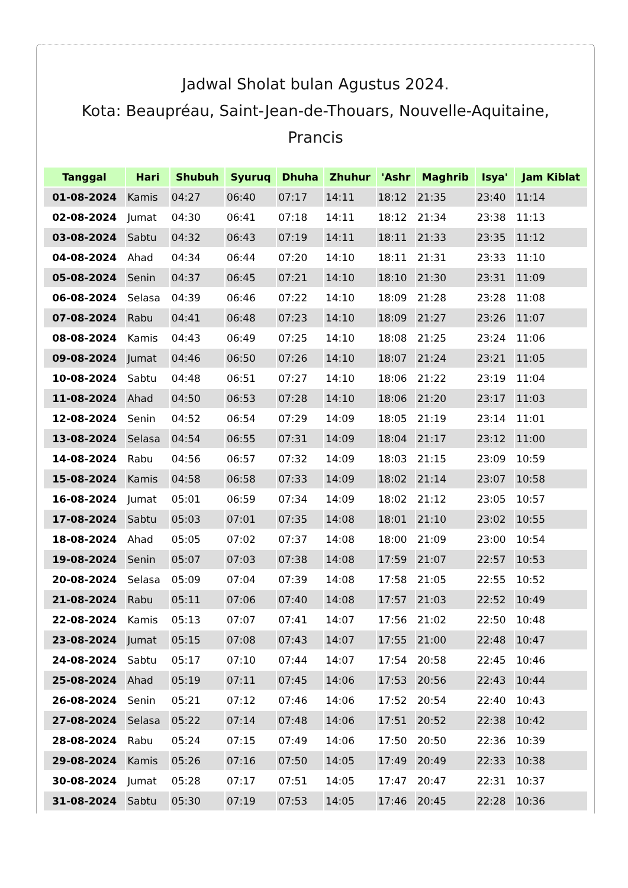Jadwal Sholat bulan Agustus 2024.
Kota: Beaupréau, Saint-Jean-de-Thouars, Nouvelle-Aquitaine, Prancis
| Tanggal | Hari | Shubuh | Syuruq | Dhuha | Zhuhur | 'Ashr | Maghrib | Isya' | Jam Kiblat |
| --- | --- | --- | --- | --- | --- | --- | --- | --- | --- |
| 01-08-2024 | Kamis | 04:27 | 06:40 | 07:17 | 14:11 | 18:12 | 21:35 | 23:40 | 11:14 |
| 02-08-2024 | Jumat | 04:30 | 06:41 | 07:18 | 14:11 | 18:12 | 21:34 | 23:38 | 11:13 |
| 03-08-2024 | Sabtu | 04:32 | 06:43 | 07:19 | 14:11 | 18:11 | 21:33 | 23:35 | 11:12 |
| 04-08-2024 | Ahad | 04:34 | 06:44 | 07:20 | 14:10 | 18:11 | 21:31 | 23:33 | 11:10 |
| 05-08-2024 | Senin | 04:37 | 06:45 | 07:21 | 14:10 | 18:10 | 21:30 | 23:31 | 11:09 |
| 06-08-2024 | Selasa | 04:39 | 06:46 | 07:22 | 14:10 | 18:09 | 21:28 | 23:28 | 11:08 |
| 07-08-2024 | Rabu | 04:41 | 06:48 | 07:23 | 14:10 | 18:09 | 21:27 | 23:26 | 11:07 |
| 08-08-2024 | Kamis | 04:43 | 06:49 | 07:25 | 14:10 | 18:08 | 21:25 | 23:24 | 11:06 |
| 09-08-2024 | Jumat | 04:46 | 06:50 | 07:26 | 14:10 | 18:07 | 21:24 | 23:21 | 11:05 |
| 10-08-2024 | Sabtu | 04:48 | 06:51 | 07:27 | 14:10 | 18:06 | 21:22 | 23:19 | 11:04 |
| 11-08-2024 | Ahad | 04:50 | 06:53 | 07:28 | 14:10 | 18:06 | 21:20 | 23:17 | 11:03 |
| 12-08-2024 | Senin | 04:52 | 06:54 | 07:29 | 14:09 | 18:05 | 21:19 | 23:14 | 11:01 |
| 13-08-2024 | Selasa | 04:54 | 06:55 | 07:31 | 14:09 | 18:04 | 21:17 | 23:12 | 11:00 |
| 14-08-2024 | Rabu | 04:56 | 06:57 | 07:32 | 14:09 | 18:03 | 21:15 | 23:09 | 10:59 |
| 15-08-2024 | Kamis | 04:58 | 06:58 | 07:33 | 14:09 | 18:02 | 21:14 | 23:07 | 10:58 |
| 16-08-2024 | Jumat | 05:01 | 06:59 | 07:34 | 14:09 | 18:02 | 21:12 | 23:05 | 10:57 |
| 17-08-2024 | Sabtu | 05:03 | 07:01 | 07:35 | 14:08 | 18:01 | 21:10 | 23:02 | 10:55 |
| 18-08-2024 | Ahad | 05:05 | 07:02 | 07:37 | 14:08 | 18:00 | 21:09 | 23:00 | 10:54 |
| 19-08-2024 | Senin | 05:07 | 07:03 | 07:38 | 14:08 | 17:59 | 21:07 | 22:57 | 10:53 |
| 20-08-2024 | Selasa | 05:09 | 07:04 | 07:39 | 14:08 | 17:58 | 21:05 | 22:55 | 10:52 |
| 21-08-2024 | Rabu | 05:11 | 07:06 | 07:40 | 14:08 | 17:57 | 21:03 | 22:52 | 10:49 |
| 22-08-2024 | Kamis | 05:13 | 07:07 | 07:41 | 14:07 | 17:56 | 21:02 | 22:50 | 10:48 |
| 23-08-2024 | Jumat | 05:15 | 07:08 | 07:43 | 14:07 | 17:55 | 21:00 | 22:48 | 10:47 |
| 24-08-2024 | Sabtu | 05:17 | 07:10 | 07:44 | 14:07 | 17:54 | 20:58 | 22:45 | 10:46 |
| 25-08-2024 | Ahad | 05:19 | 07:11 | 07:45 | 14:06 | 17:53 | 20:56 | 22:43 | 10:44 |
| 26-08-2024 | Senin | 05:21 | 07:12 | 07:46 | 14:06 | 17:52 | 20:54 | 22:40 | 10:43 |
| 27-08-2024 | Selasa | 05:22 | 07:14 | 07:48 | 14:06 | 17:51 | 20:52 | 22:38 | 10:42 |
| 28-08-2024 | Rabu | 05:24 | 07:15 | 07:49 | 14:06 | 17:50 | 20:50 | 22:36 | 10:39 |
| 29-08-2024 | Kamis | 05:26 | 07:16 | 07:50 | 14:05 | 17:49 | 20:49 | 22:33 | 10:38 |
| 30-08-2024 | Jumat | 05:28 | 07:17 | 07:51 | 14:05 | 17:47 | 20:47 | 22:31 | 10:37 |
| 31-08-2024 | Sabtu | 05:30 | 07:19 | 07:53 | 14:05 | 17:46 | 20:45 | 22:28 | 10:36 |